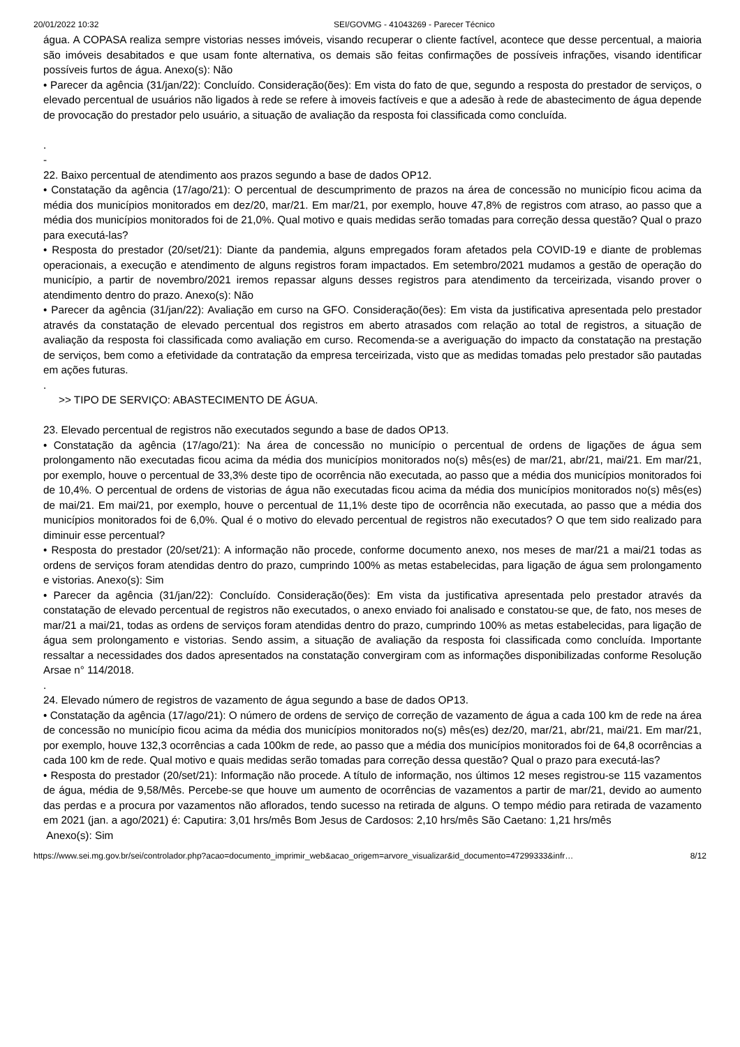20/01/2022 10:32 SEI/GOVMG - 41043269 - Parecer Técnico
água. A COPASA realiza sempre vistorias nesses imóveis, visando recuperar o cliente factível, acontece que desse percentual, a maioria são imóveis desabitados e que usam fonte alternativa, os demais são feitas confirmações de possíveis infrações, visando identificar possíveis furtos de água. Anexo(s): Não
• Parecer da agência (31/jan/22): Concluído. Consideração(ões): Em vista do fato de que, segundo a resposta do prestador de serviços, o elevado percentual de usuários não ligados à rede se refere à imoveis factíveis e que a adesão à rede de abastecimento de água depende de provocação do prestador pelo usuário, a situação de avaliação da resposta foi classificada como concluída.
.
-
22. Baixo percentual de atendimento aos prazos segundo a base de dados OP12.
• Constatação da agência (17/ago/21): O percentual de descumprimento de prazos na área de concessão no município ficou acima da média dos municípios monitorados em dez/20, mar/21. Em mar/21, por exemplo, houve 47,8% de registros com atraso, ao passo que a média dos municípios monitorados foi de 21,0%. Qual motivo e quais medidas serão tomadas para correção dessa questão? Qual o prazo para executá-las?
• Resposta do prestador (20/set/21): Diante da pandemia, alguns empregados foram afetados pela COVID-19 e diante de problemas operacionais, a execução e atendimento de alguns registros foram impactados. Em setembro/2021 mudamos a gestão de operação do município, a partir de novembro/2021 iremos repassar alguns desses registros para atendimento da terceirizada, visando prover o atendimento dentro do prazo. Anexo(s): Não
• Parecer da agência (31/jan/22): Avaliação em curso na GFO. Consideração(ões): Em vista da justificativa apresentada pelo prestador através da constatação de elevado percentual dos registros em aberto atrasados com relação ao total de registros, a situação de avaliação da resposta foi classificada como avaliação em curso. Recomenda-se a averiguação do impacto da constatação na prestação de serviços, bem como a efetividade da contratação da empresa terceirizada, visto que as medidas tomadas pelo prestador são pautadas em ações futuras.
.
>> TIPO DE SERVIÇO: ABASTECIMENTO DE ÁGUA.
23. Elevado percentual de registros não executados segundo a base de dados OP13.
• Constatação da agência (17/ago/21): Na área de concessão no município o percentual de ordens de ligações de água sem prolongamento não executadas ficou acima da média dos municípios monitorados no(s) mês(es) de mar/21, abr/21, mai/21. Em mar/21, por exemplo, houve o percentual de 33,3% deste tipo de ocorrência não executada, ao passo que a média dos municípios monitorados foi de 10,4%. O percentual de ordens de vistorias de água não executadas ficou acima da média dos municípios monitorados no(s) mês(es) de mai/21. Em mai/21, por exemplo, houve o percentual de 11,1% deste tipo de ocorrência não executada, ao passo que a média dos municípios monitorados foi de 6,0%. Qual é o motivo do elevado percentual de registros não executados? O que tem sido realizado para diminuir esse percentual?
• Resposta do prestador (20/set/21): A informação não procede, conforme documento anexo, nos meses de mar/21 a mai/21 todas as ordens de serviços foram atendidas dentro do prazo, cumprindo 100% as metas estabelecidas, para ligação de água sem prolongamento e vistorias. Anexo(s): Sim
• Parecer da agência (31/jan/22): Concluído. Consideração(ões): Em vista da justificativa apresentada pelo prestador através da constatação de elevado percentual de registros não executados, o anexo enviado foi analisado e constatou-se que, de fato, nos meses de mar/21 a mai/21, todas as ordens de serviços foram atendidas dentro do prazo, cumprindo 100% as metas estabelecidas, para ligação de água sem prolongamento e vistorias. Sendo assim, a situação de avaliação da resposta foi classificada como concluída. Importante ressaltar a necessidades dos dados apresentados na constatação convergiram com as informações disponibilizadas conforme Resolução Arsae n° 114/2018.
.
24. Elevado número de registros de vazamento de água segundo a base de dados OP13.
• Constatação da agência (17/ago/21): O número de ordens de serviço de correção de vazamento de água a cada 100 km de rede na área de concessão no município ficou acima da média dos municípios monitorados no(s) mês(es) dez/20, mar/21, abr/21, mai/21. Em mar/21, por exemplo, houve 132,3 ocorrências a cada 100km de rede, ao passo que a média dos municípios monitorados foi de 64,8 ocorrências a cada 100 km de rede. Qual motivo e quais medidas serão tomadas para correção dessa questão? Qual o prazo para executá-las?
• Resposta do prestador (20/set/21): Informação não procede. A título de informação, nos últimos 12 meses registrou-se 115 vazamentos de água, média de 9,58/Mês. Percebe-se que houve um aumento de ocorrências de vazamentos a partir de mar/21, devido ao aumento das perdas e a procura por vazamentos não aflorados, tendo sucesso na retirada de alguns. O tempo médio para retirada de vazamento em 2021 (jan. a ago/2021) é: Caputira: 3,01 hrs/mês Bom Jesus de Cardosos: 2,10 hrs/mês São Caetano: 1,21 hrs/mês
Anexo(s): Sim
https://www.sei.mg.gov.br/sei/controlador.php?acao=documento_imprimir_web&acao_origem=arvore_visualizar&id_documento=47299333&infr… 8/12